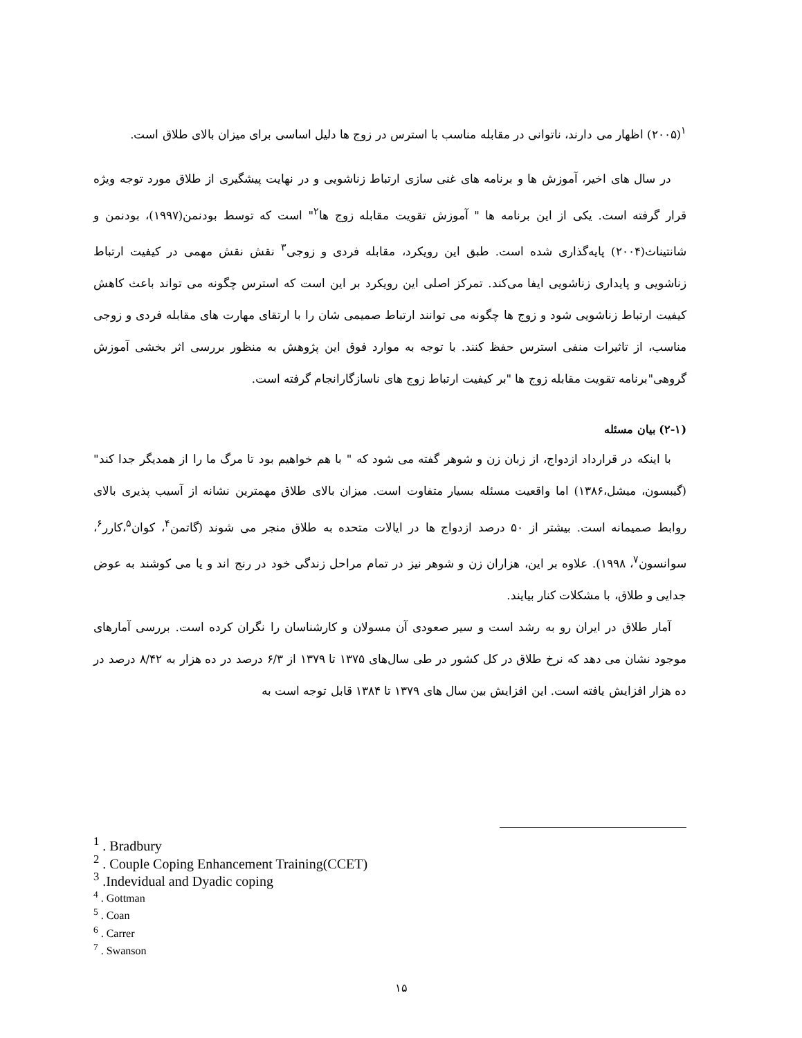<sup>۱</sup> (۲۰۰۵) اظهار می دارند، ناتوانی در مقابله مناسب با استرس در زوج ها دلیل اساسی برای میزان بالای طلاق است.
در سال های اخیر، آموزش ها و برنامه های غنی سازی ارتباط زناشویی و در نهایت پیشگیری از طلاق مورد توجه ویژه قرار گرفته است. یکی از این برنامه ها " آموزش تقویت مقابله زوج ها<sup>۲</sup>" است که توسط بودنمن(۱۹۹۷)، بودنمن و شانتیناث(۲۰۰۴) پایه‌گذاری شده است. طبق این رویکرد، مقابله فردی و زوجی<sup>۳</sup> نقش نقش مهمی در کیفیت ارتباط زناشویی و پایداری زناشویی ایفا می‌کند. تمرکز اصلی این رویکرد بر این است که استرس چگونه می تواند باعث کاهش کیفیت ارتباط زناشویی شود و زوج ها چگونه می توانند ارتباط صمیمی شان را با ارتقای مهارت های مقابله فردی و زوجی مناسب، از تاثیرات منفی استرس حفظ کنند. با توجه به موارد فوق این پژوهش به منظور بررسی اثر بخشی آموزش گروهی"برنامه تقویت مقابله زوج ها "بر کیفیت ارتباط زوج های ناسازگارانجام گرفته است.
(۲-۱) بیان مسئله
با اینکه در قرارداد ازدواج، از زبان زن و شوهر گفته می شود که " با هم خواهیم بود تا مرگ ما را از همدیگر جدا کند" (گیبسون، میشل،۱۳۸۶) اما واقعیت مسئله بسیار متفاوت است. میزان بالای طلاق مهمترین نشانه از آسیب پذیری بالای روابط صمیمانه است. بیشتر از ۵۰ درصد ازدواج ها در ایالات متحده به طلاق منجر می شوند (گاتمن<sup>۴</sup>، کوان<sup>۵</sup>،کارر<sup>۶</sup>، سوانسون<sup>۷</sup>، ۱۹۹۸). علاوه بر این، هزاران زن و شوهر نیز در تمام مراحل زندگی خود در رنج اند و یا می کوشند به عوض جدایی و طلاق، با مشکلات کنار بیایند.
آمار طلاق در ایران رو به رشد است و سیر صعودی آن مسولان و کارشناسان را نگران کرده است. بررسی آمارهای موجود نشان می دهد که نرخ طلاق در کل کشور در طی سال‌های ۱۳۷۵ تا ۱۳۷۹ از ۶/۳ درصد در ده هزار به ۸/۴۲ درصد در ده هزار افزایش یافته است. این افزایش بین سال های ۱۳۷۹ تا ۱۳۸۴ قابل توجه است به
<sup>1</sup> . Bradbury
<sup>2</sup> . Couple Coping Enhancement Training(CCET)
<sup>3</sup> .Indevidual and Dyadic coping
<sup>4</sup> . Gottman
<sup>5</sup> . Coan
<sup>6</sup> . Carrer
<sup>7</sup> . Swanson
۱۵